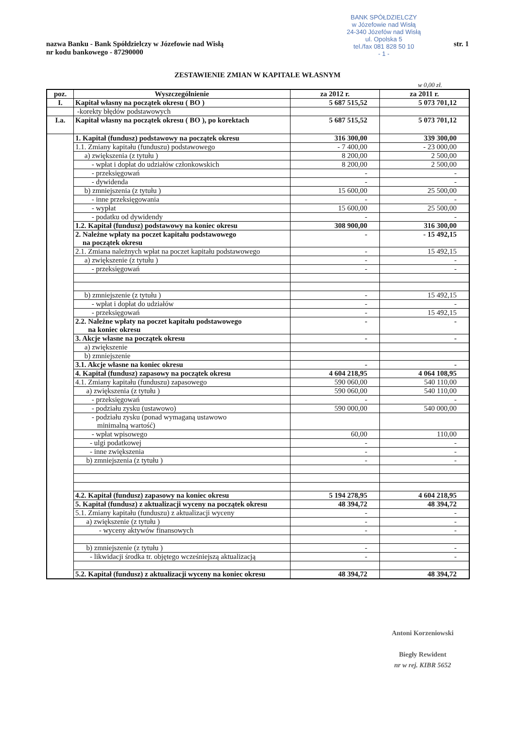BANK SPÓŁDZIELCZY
w Józefowie nad Wisłą
24-340 Józefów nad Wisłą
ul. Opolska 5
tel./fax 081 828 50 10
- 1 -
nazwa Banku - Bank Spółdzielczy w Józefowie nad Wisłą
nr kodu bankowego - 87290000
str. 1
ZESTAWIENIE ZMIAN W KAPITALE WŁASNYM
w 0,00 zł.
| poz. | Wyszczególnienie | za 2012 r. | za 2011 r. |
| --- | --- | --- | --- |
| I. | Kapitał własny na początek okresu ( BO ) | 5 687 515,52 | 5 073 701,12 |
| | -korekty błędów podstawowych | | |
| I.a. | Kapitał własny na początek okresu ( BO ), po korektach | 5 687 515,52 | 5 073 701,12 |
| | 1. Kapitał (fundusz) podstawowy na początek okresu | 316 300,00 | 339 300,00 |
| | 1.1. Zmiany kapitału (funduszu) podstawowego | - 7 400,00 | - 23 000,00 |
| | a) zwiększenia (z tytułu ) | 8 200,00 | 2 500,00 |
| | - wpłat i dopłat do udziałów członkowskich | 8 200,00 | 2 500,00 |
| | - przeksięgowań | - | - |
| | - dywidenda | - | - |
| | b) zmniejszenia (z tytułu ) | 15 600,00 | 25 500,00 |
| | - inne przeksięgowania | - | - |
| | - wypłat | 15 600,00 | 25 500,00 |
| | - podatku od dywidendy | - | - |
| | 1.2. Kapitał (fundusz) podstawowy na koniec okresu | 308 900,00 | 316 300,00 |
| | 2. Należne wpłaty na poczet kapitału podstawowego na początek okresu | - | - 15 492,15 |
| | 2.1. Zmiana należnych wpłat na poczet kapitału podstawowego | - | 15 492,15 |
| | a) zwiększenie (z tytułu ) | - | - |
| | - przeksięgowań | - | - |
| | b) zmniejszenie (z tytułu ) | - | 15 492,15 |
| | - wpłat i dopłat do udziałów | - | - |
| | - przeksięgowań | - | 15 492,15 |
| | 2.2. Należne wpłaty na poczet kapitału podstawowego na koniec okresu | - | - |
| | 3. Akcje własne na początek okresu | - | - |
| | a) zwiększenie | | |
| | b) zmniejszenie | | |
| | 3.1. Akcje własne na koniec okresu | - | - |
| | 4. Kapitał (fundusz) zapasowy na początek okresu | 4 604 218,95 | 4 064 108,95 |
| | 4.1. Zmiany kapitału (funduszu) zapasowego | 590 060,00 | 540 110,00 |
| | a) zwiększenia (z tytułu ) | 590 060,00 | 540 110,00 |
| | - przeksięgowań | - | - |
| | - podziału zysku (ustawowo) | 590 000,00 | 540 000,00 |
| | - podziału zysku (ponad wymaganą ustawowo minimalną wartość) | | |
| | - wpłat wpisowego | 60,00 | 110,00 |
| | - ulgi podatkowej | - | - |
| | - inne zwiększenia | - | - |
| | b) zmniejszenia (z tytułu ) | - | - |
| | 4.2. Kapitał (fundusz) zapasowy na koniec okresu | 5 194 278,95 | 4 604 218,95 |
| | 5. Kapitał (fundusz) z aktualizacji wyceny na początek okresu | 48 394,72 | 48 394,72 |
| | 5.1. Zmiany kapitału (funduszu) z aktualizacji wyceny | - | - |
| | a) zwiększenie (z tytułu ) | - | - |
| | - wyceny aktywów finansowych | - | - |
| | b) zmniejszenie (z tytułu ) | - | - |
| | - likwidacji środka tr. objętego wcześniejszą aktualizacją | - | - |
| | 5.2. Kapitał (fundusz) z aktualizacji wyceny na koniec okresu | 48 394,72 | 48 394,72 |
Antoni Korzeniowski
Biegły Rewident
nr w rej. KIBR 5652